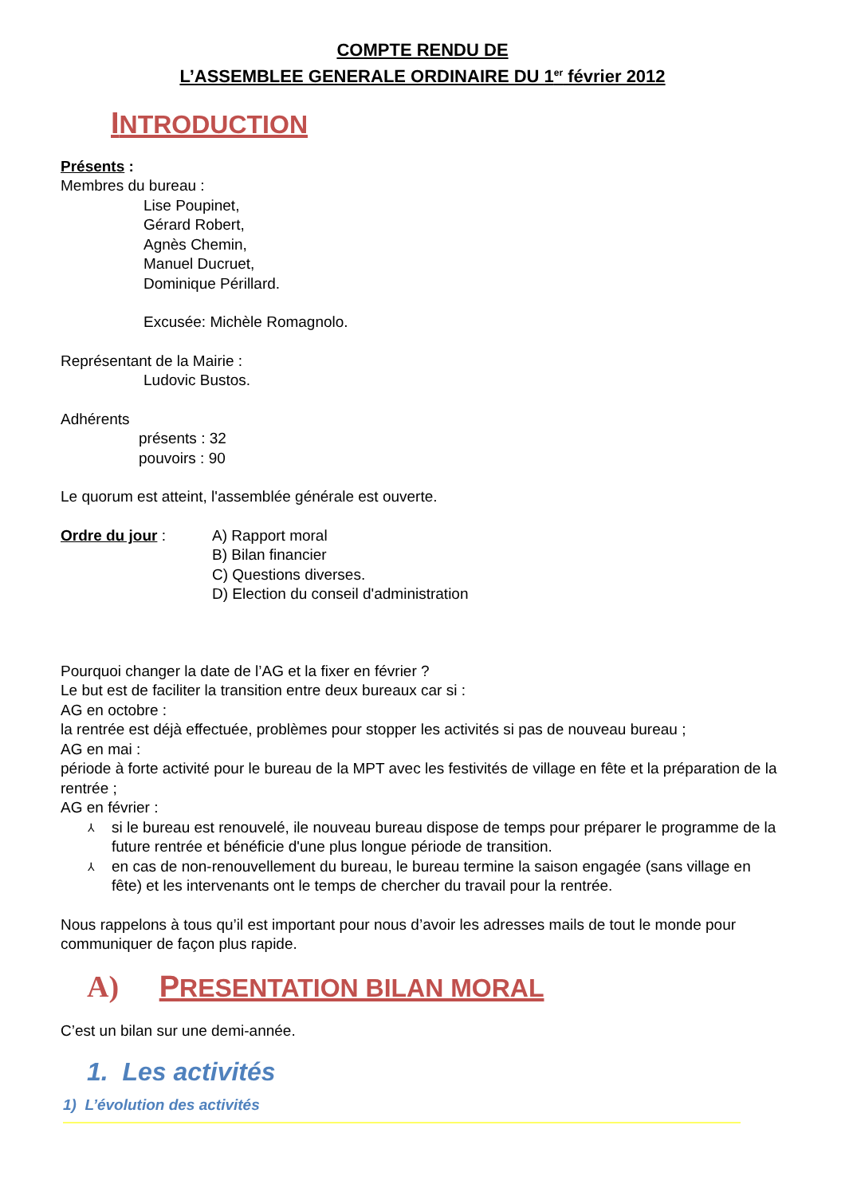COMPTE RENDU DE
L’ASSEMBLEE GENERALE ORDINAIRE DU 1<sup>er</sup> février 2012
INTRODUCTION
Présents :
Membres du bureau :
Lise Poupinet,
Gérard Robert,
Agnès Chemin,
Manuel Ducruet,
Dominique Périllard.
Excusée: Michèle Romagnolo.
Représentant de la Mairie :
Ludovic Bustos.
Adhérents
présents : 32
pouvoirs : 90
Le quorum est atteint, l'assemblée générale est ouverte.
Ordre du jour : A) Rapport moral
B) Bilan financier
C) Questions diverses.
D) Election du conseil d'administration
Pourquoi changer la date de l’AG et la fixer en février ?
Le but est de faciliter la transition entre deux bureaux car si :
AG en octobre :
la rentrée est déjà effectuée, problèmes pour stopper les activités si pas de nouveau bureau ;
AG en mai :
période à forte activité pour le bureau de la MPT avec les festivités de village en fête et la préparation de la rentrée ;
AG en février :
⅄ si le bureau est renouvelé, ile nouveau bureau dispose de temps pour préparer le programme de la future rentrée et bénéficie d'une plus longue période de transition.
⅄ en cas de non-renouvellement du bureau, le bureau termine la saison engagée (sans village en fête) et les intervenants ont le temps de chercher du travail pour la rentrée.
Nous rappelons à tous qu’il est important pour nous d’avoir les adresses mails de tout le monde pour communiquer de façon plus rapide.
A) PRESENTATION BILAN MORAL
C’est un bilan sur une demi-année.
1. Les activités
1) L’évolution des activités